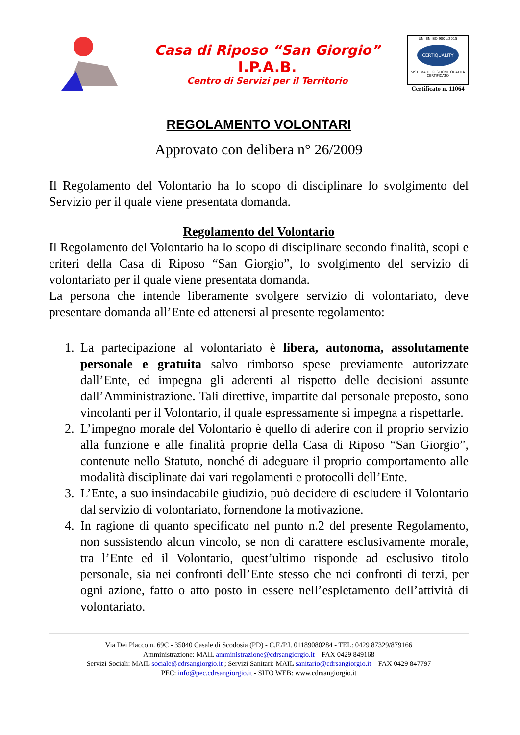Casa di Riposo “San Giorgio”
I.P.A.B.
Centro di Servizi per il Territorio
UNI EN ISO 9001:2015
CERTIQUALITY
SISTEMA DI GESTIONE QUALITÀ CERTIFICATO
Certificato n. 11064
REGOLAMENTO VOLONTARI
Approvato con delibera n° 26/2009
Il Regolamento del Volontario ha lo scopo di disciplinare lo svolgimento del Servizio per il quale viene presentata domanda.
Regolamento del Volontario
Il Regolamento del Volontario ha lo scopo di disciplinare secondo finalità, scopi e criteri della Casa di Riposo “San Giorgio”, lo svolgimento del servizio di volontariato per il quale viene presentata domanda.
La persona che intende liberamente svolgere servizio di volontariato, deve presentare domanda all’Ente ed attenersi al presente regolamento:
1. La partecipazione al volontariato è libera, autonoma, assolutamente personale e gratuita salvo rimborso spese previamente autorizzate dall’Ente, ed impegna gli aderenti al rispetto delle decisioni assunte dall’Amministrazione. Tali direttive, impartite dal personale preposto, sono vincolanti per il Volontario, il quale espressamente si impegna a rispettarle.
2. L’impegno morale del Volontario è quello di aderire con il proprio servizio alla funzione e alle finalità proprie della Casa di Riposo “San Giorgio”, contenute nello Statuto, nonché di adeguare il proprio comportamento alle modalità disciplinate dai vari regolamenti e protocolli dell’Ente.
3. L’Ente, a suo insindacabile giudizio, può decidere di escludere il Volontario dal servizio di volontariato, fornendone la motivazione.
4. In ragione di quanto specificato nel punto n.2 del presente Regolamento, non sussistendo alcun vincolo, se non di carattere esclusivamente morale, tra l’Ente ed il Volontario, quest’ultimo risponde ad esclusivo titolo personale, sia nei confronti dell’Ente stesso che nei confronti di terzi, per ogni azione, fatto o atto posto in essere nell’espletamento dell’attività di volontariato.
Via Dei Placco n. 69C - 35040 Casale di Scodosia (PD) - C.F./P.I. 01189080284 - TEL: 0429 87329/879166
Amministrazione: MAIL amministrazione@cdrsangiorgio.it – FAX 0429 849168
Servizi Sociali: MAIL sociale@cdrsangiorgio.it ; Servizi Sanitari: MAIL sanitario@cdrsangiorgio.it – FAX 0429 847797
PEC: info@pec.cdrsangiorgio.it - SITO WEB: www.cdrsangiorgio.it